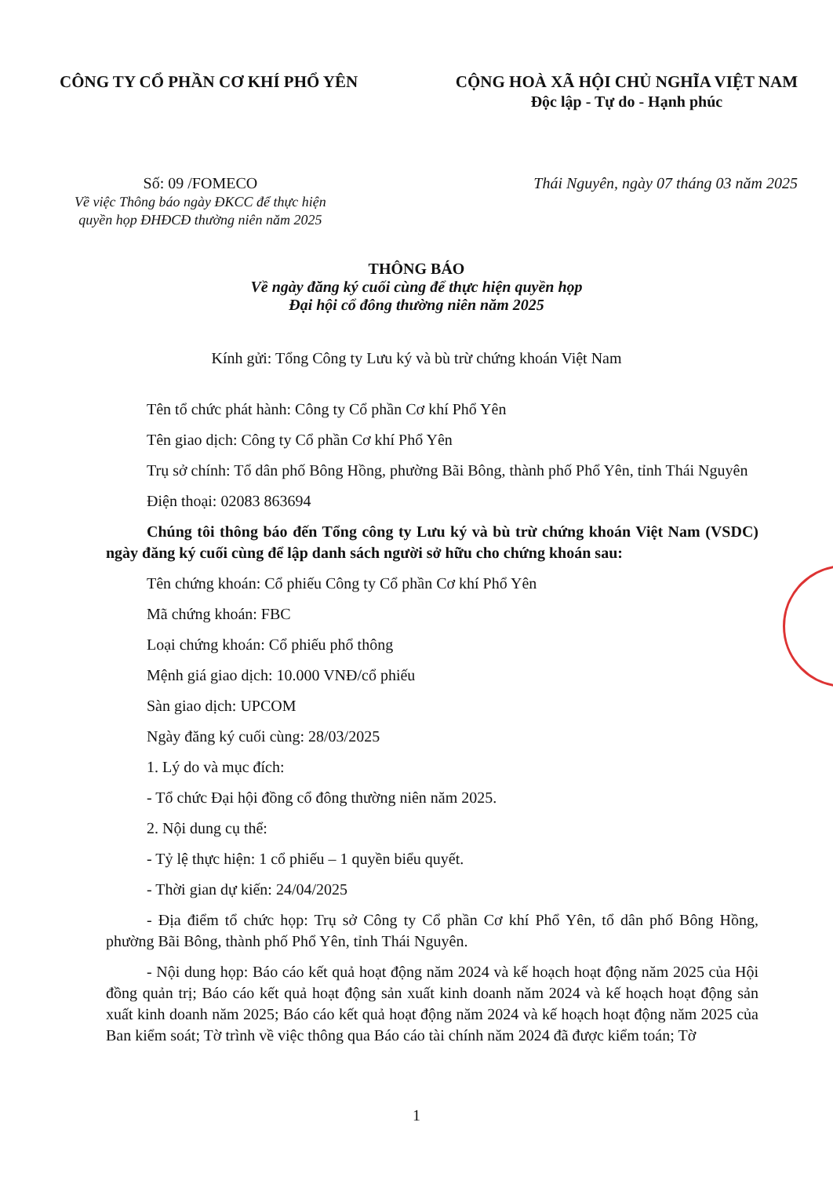CÔNG TY CỔ PHẦN CƠ KHÍ PHỔ YÊN CỘNG HOÀ XÃ HỘI CHỦ NGHĨA VIỆT NAM
Độc lập - Tự do - Hạnh phúc
Số: 09 /FOMECO
Về việc Thông báo ngày ĐKCC để thực hiện
quyền họp ĐHĐCĐ thường niên năm 2025
Thái Nguyên, ngày 07 tháng 03 năm 2025
THÔNG BÁO
Về ngày đăng ký cuối cùng để thực hiện quyền họp
Đại hội cổ đông thường niên năm 2025
Kính gửi: Tổng Công ty Lưu ký và bù trừ chứng khoán Việt Nam
Tên tổ chức phát hành: Công ty Cổ phần Cơ khí Phổ Yên
Tên giao dịch: Công ty Cổ phần Cơ khí Phổ Yên
Trụ sở chính: Tổ dân phố Bông Hồng, phường Bãi Bông, thành phố Phổ Yên, tỉnh Thái Nguyên
Điện thoại: 02083 863694
Chúng tôi thông báo đến Tổng công ty Lưu ký và bù trừ chứng khoán Việt Nam (VSDC) ngày đăng ký cuối cùng để lập danh sách người sở hữu cho chứng khoán sau:
Tên chứng khoán: Cổ phiếu Công ty Cổ phần Cơ khí Phổ Yên
Mã chứng khoán: FBC
Loại chứng khoán: Cổ phiếu phổ thông
Mệnh giá giao dịch: 10.000 VNĐ/cổ phiếu
Sàn giao dịch: UPCOM
Ngày đăng ký cuối cùng: 28/03/2025
1. Lý do và mục đích:
- Tổ chức Đại hội đồng cổ đông thường niên năm 2025.
2. Nội dung cụ thể:
- Tỷ lệ thực hiện: 1 cổ phiếu – 1 quyền biểu quyết.
- Thời gian dự kiến: 24/04/2025
- Địa điểm tổ chức họp: Trụ sở Công ty Cổ phần Cơ khí Phổ Yên, tổ dân phố Bông Hồng, phường Bãi Bông, thành phố Phổ Yên, tỉnh Thái Nguyên.
- Nội dung họp: Báo cáo kết quả hoạt động năm 2024 và kế hoạch hoạt động năm 2025 của Hội đồng quản trị; Báo cáo kết quả hoạt động sản xuất kinh doanh năm 2024 và kế hoạch hoạt động sản xuất kinh doanh năm 2025; Báo cáo kết quả hoạt động năm 2024 và kế hoạch hoạt động năm 2025 của Ban kiểm soát; Tờ trình về việc thông qua Báo cáo tài chính năm 2024 đã được kiểm toán; Tờ
1